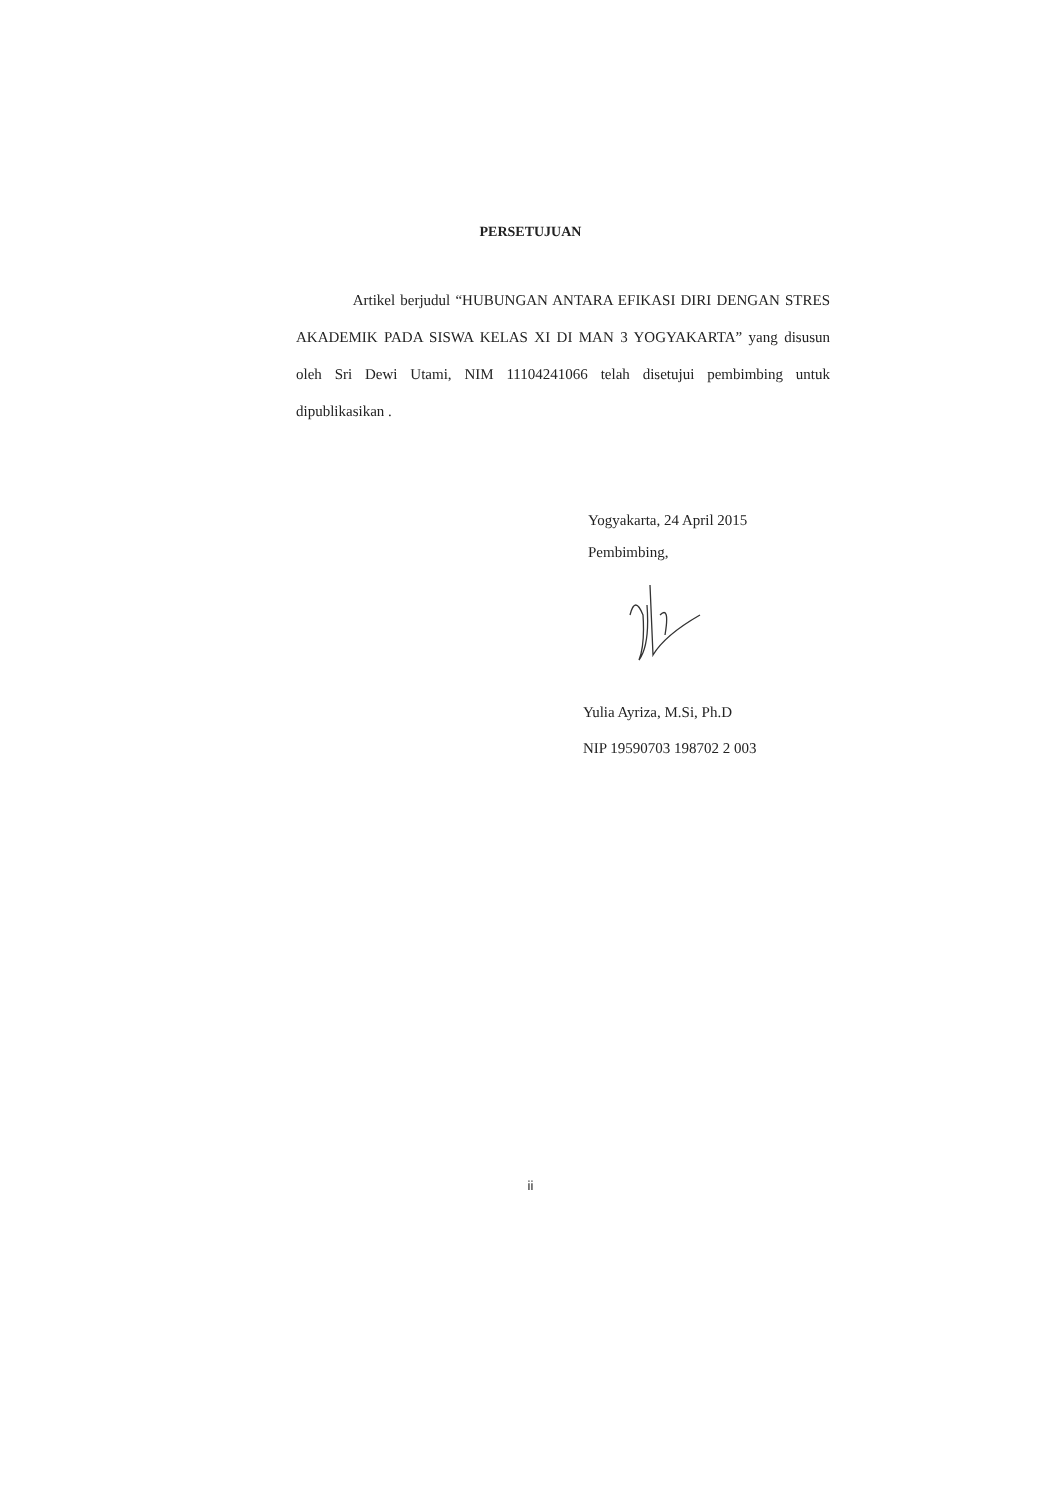PERSETUJUAN
Artikel berjudul “HUBUNGAN ANTARA EFIKASI DIRI DENGAN STRES AKADEMIK PADA SISWA KELAS XI DI MAN 3 YOGYAKARTA” yang disusun oleh Sri Dewi Utami, NIM 11104241066 telah disetujui pembimbing untuk dipublikasikan .
Yogyakarta, 24 April 2015
Pembimbing,
Yulia Ayriza, M.Si, Ph.D
NIP 19590703 198702 2 003
ii